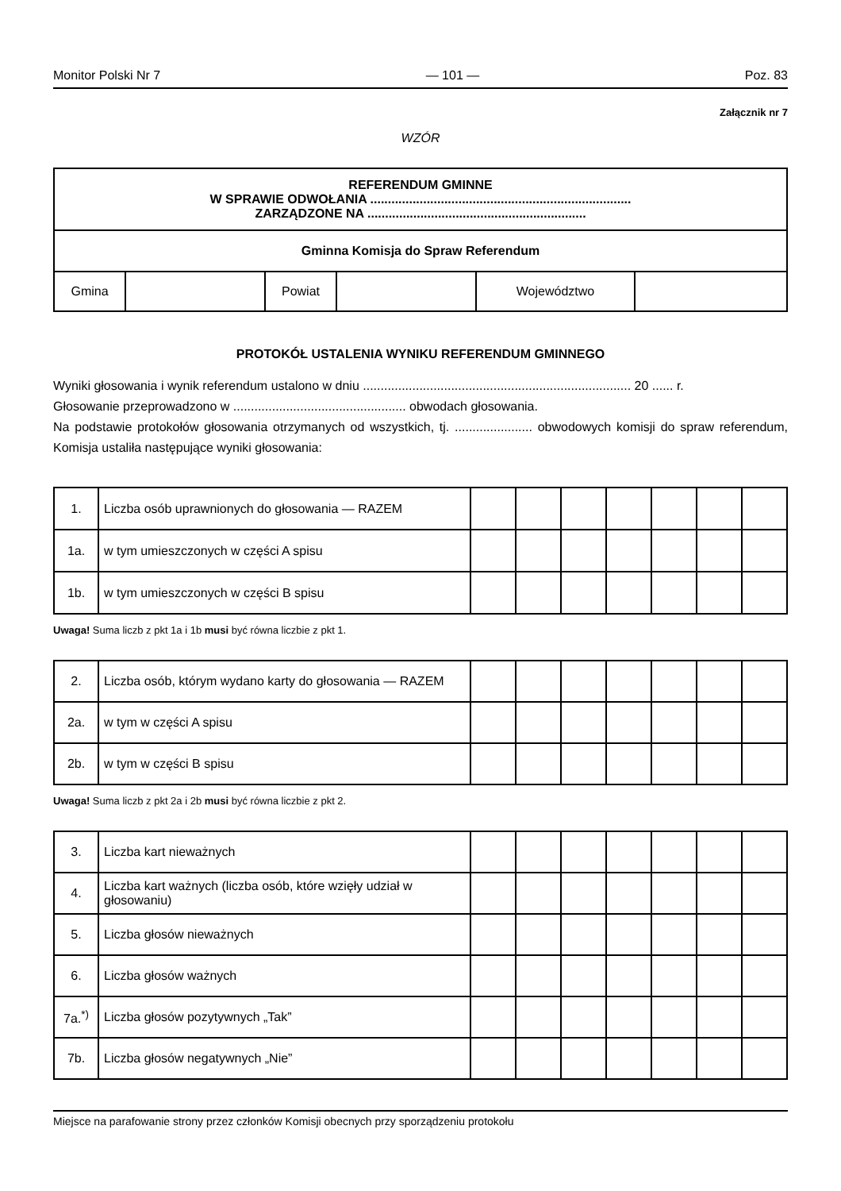Monitor Polski Nr 7 — 101 — Poz. 83
Załącznik nr 7
WZÓR
| REFERENDUM GMINNE W SPRAWIE ODWOŁANIA .......................................................................... ZARZĄDZONE NA .............................................................. | | | | | |
| Gminna Komisja do Spraw Referendum | | | | | |
| Gmina | | Powiat | | Województwo | |
PROTOKÓŁ USTALENIA WYNIKU REFERENDUM GMINNEGO
Wyniki głosowania i wynik referendum ustalono w dniu ............................................................................ 20 ...... r.
Głosowanie przeprowadzono w ................................................. obwodach głosowania.
Na podstawie protokołów głosowania otrzymanych od wszystkich, tj. ...................... obwodowych komisji do spraw referendum, Komisja ustaliła następujące wyniki głosowania:
| 1. | Liczba osób uprawnionych do głosowania — RAZEM | | | | | | | |
| 1a. | w tym umieszczonych w części A spisu | | | | | | | |
| 1b. | w tym umieszczonych w części B spisu | | | | | | | |
Uwaga! Suma liczb z pkt 1a i 1b musi być równa liczbie z pkt 1.
| 2. | Liczba osób, którym wydano karty do głosowania — RAZEM | | | | | | | |
| 2a. | w tym w części A spisu | | | | | | | |
| 2b. | w tym w części B spisu | | | | | | | |
Uwaga! Suma liczb z pkt 2a i 2b musi być równa liczbie z pkt 2.
| 3. | Liczba kart nieważnych | | | | | | | |
| 4. | Liczba kart ważnych (liczba osób, które wzięły udział w głosowaniu) | | | | | | | |
| 5. | Liczba głosów nieważnych | | | | | | | |
| 6. | Liczba głosów ważnych | | | | | | | |
| 7a.<sup>*)</sup> | Liczba głosów pozytywnych „Tak” | | | | | | | |
| 7b. | Liczba głosów negatywnych „Nie” | | | | | | | |
Miejsce na parafowanie strony przez członków Komisji obecnych przy sporządzeniu protokołu